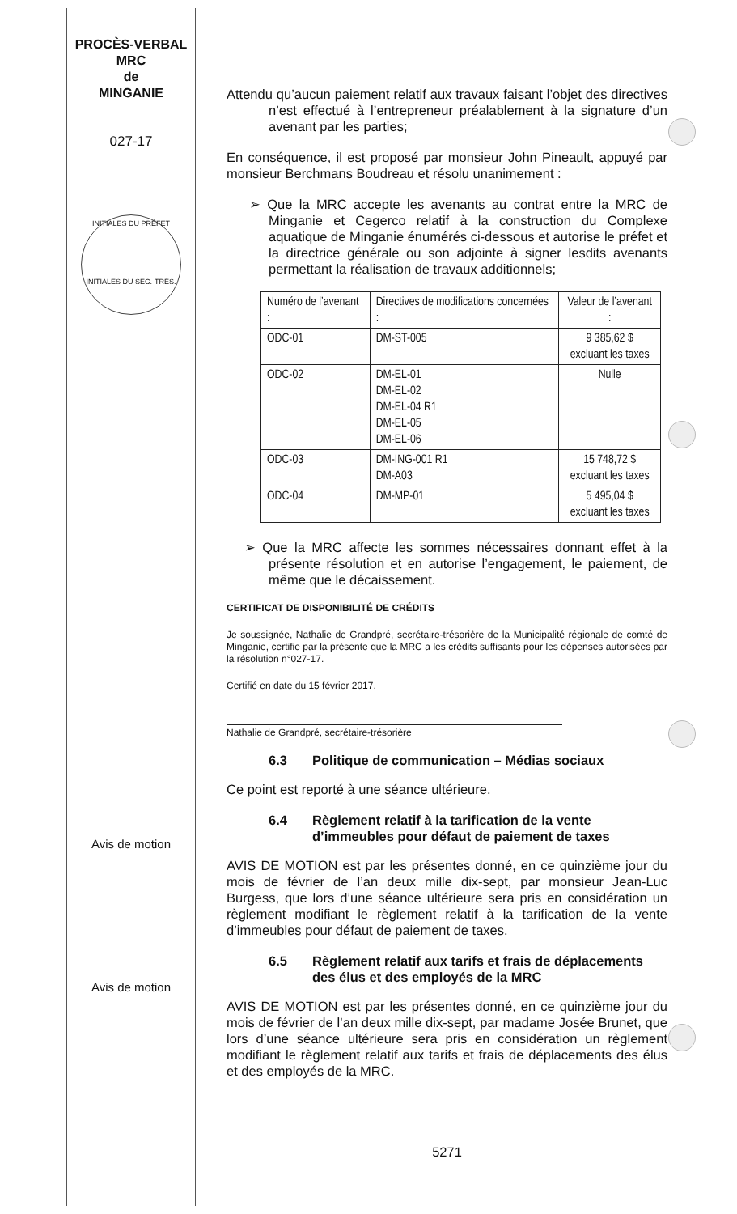PROCÈS-VERBAL
MRC
de
MINGANIE
027-17
INITIALES DU PRÉFET
INITIALES DU SEC.-TRÉS.
Avis de motion
Avis de motion
Attendu qu’aucun paiement relatif aux travaux faisant l’objet des directives n’est effectué à l’entrepreneur préalablement à la signature d’un avenant par les parties;
En conséquence, il est proposé par monsieur John Pineault, appuyé par monsieur Berchmans Boudreau et résolu unanimement :
➢ Que la MRC accepte les avenants au contrat entre la MRC de Minganie et Cegerco relatif à la construction du Complexe aquatique de Minganie énumérés ci-dessous et autorise le préfet et la directrice générale ou son adjointe à signer lesdits avenants permettant la réalisation de travaux additionnels;
| Numéro de l’avenant : | Directives de modifications concernées : | Valeur de l’avenant : |
| ODC-01 | DM-ST-005 | 9 385,62 $ excluant les taxes |
| ODC-02 | DM-EL-01 DM-EL-02 DM-EL-04 R1 DM-EL-05 DM-EL-06 | Nulle |
| ODC-03 | DM-ING-001 R1 DM-A03 | 15 748,72 $ excluant les taxes |
| ODC-04 | DM-MP-01 | 5 495,04 $ excluant les taxes |
➢ Que la MRC affecte les sommes nécessaires donnant effet à la présente résolution et en autorise l’engagement, le paiement, de même que le décaissement.
CERTIFICAT DE DISPONIBILITÉ DE CRÉDITS
Je soussignée, Nathalie de Grandpré, secrétaire-trésorière de la Municipalité régionale de comté de Minganie, certifie par la présente que la MRC a les crédits suffisants pour les dépenses autorisées par la résolution n°027-17.
Certifié en date du 15 février 2017.
Nathalie de Grandpré, secrétaire-trésorière
6.3 Politique de communication – Médias sociaux
Ce point est reporté à une séance ultérieure.
6.4 Règlement relatif à la tarification de la vente d’immeubles pour défaut de paiement de taxes
AVIS DE MOTION est par les présentes donné, en ce quinzième jour du mois de février de l’an deux mille dix-sept, par monsieur Jean-Luc Burgess, que lors d’une séance ultérieure sera pris en considération un règlement modifiant le règlement relatif à la tarification de la vente d’immeubles pour défaut de paiement de taxes.
6.5 Règlement relatif aux tarifs et frais de déplacements des élus et des employés de la MRC
AVIS DE MOTION est par les présentes donné, en ce quinzième jour du mois de février de l’an deux mille dix-sept, par madame Josée Brunet, que lors d’une séance ultérieure sera pris en considération un règlement modifiant le règlement relatif aux tarifs et frais de déplacements des élus et des employés de la MRC.
5271